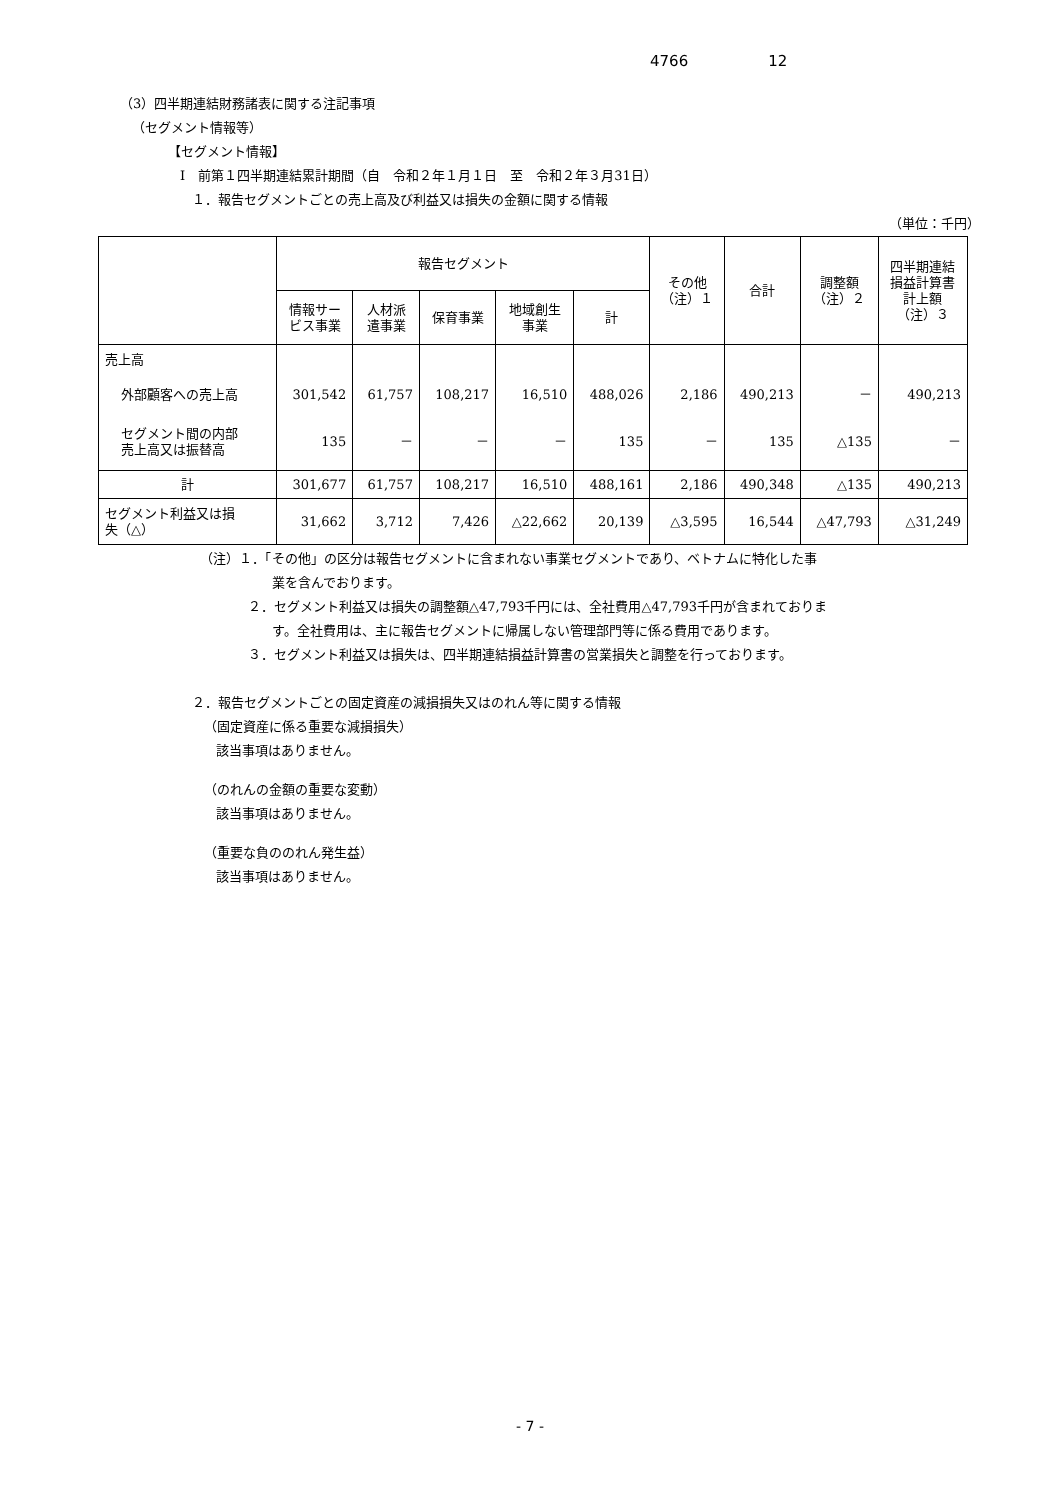4766 12
（3）四半期連結財務諸表に関する注記事項
（セグメント情報等）
【セグメント情報】
Ⅰ　前第１四半期連結累計期間（自　令和２年１月１日　至　令和２年３月31日）
１．報告セグメントごとの売上高及び利益又は損失の金額に関する情報
（単位：千円）
| | 報告セグメント | | | | | その他 （注）１ | 合計 | 調整額 （注）２ | 四半期連結 損益計算書 計上額 （注）３ |
| --- | --- | --- | --- | --- | --- | --- | --- | --- | --- |
| | 情報サー ビス事業 | 人材派 遣事業 | 保育事業 | 地域創生 事業 | 計 | | | | |
| 売上高 | | | | | | | | | |
| 外部顧客への売上高 | 301,542 | 61,757 | 108,217 | 16,510 | 488,026 | 2,186 | 490,213 | － | 490,213 |
| セグメント間の内部 売上高又は振替高 | 135 | － | － | － | 135 | － | 135 | △135 | － |
| 計 | 301,677 | 61,757 | 108,217 | 16,510 | 488,161 | 2,186 | 490,348 | △135 | 490,213 |
| セグメント利益又は損 失（△） | 31,662 | 3,712 | 7,426 | △22,662 | 20,139 | △3,595 | 16,544 | △47,793 | △31,249 |
（注）１．「その他」の区分は報告セグメントに含まれない事業セグメントであり、ベトナムに特化した事
業を含んでおります。
２．セグメント利益又は損失の調整額△47,793千円には、全社費用△47,793千円が含まれておりま
す。全社費用は、主に報告セグメントに帰属しない管理部門等に係る費用であります。
３．セグメント利益又は損失は、四半期連結損益計算書の営業損失と調整を行っております。
２．報告セグメントごとの固定資産の減損損失又はのれん等に関する情報
（固定資産に係る重要な減損損失）
該当事項はありません。
（のれんの金額の重要な変動）
該当事項はありません。
（重要な負ののれん発生益）
該当事項はありません。
- 7 -